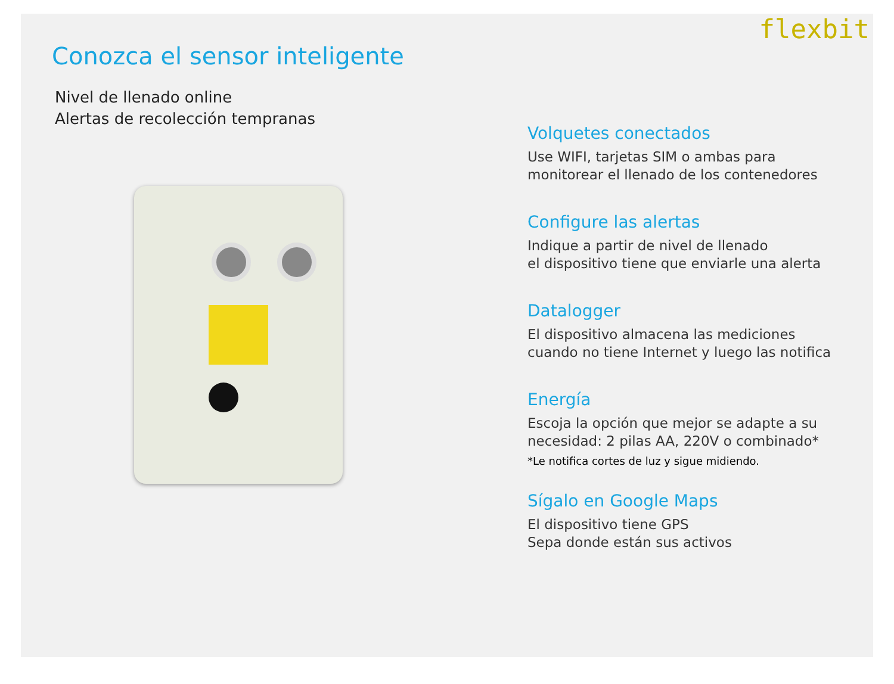flexbit
Conozca el sensor inteligente
Nivel de llenado online
Alertas de recolección tempranas
Volquetes conectados
Use WIFI, tarjetas SIM o ambas para
monitorear el llenado de los contenedores
Configure las alertas
Indique a partir de nivel de llenado
el dispositivo tiene que enviarle una alerta
Datalogger
El dispositivo almacena las mediciones
cuando no tiene Internet y luego las notifica
Energía
Escoja la opción que mejor se adapte a su
necesidad: 2 pilas AA, 220V o combinado*
*Le notifica cortes de luz y sigue midiendo.
Sígalo en Google Maps
El dispositivo tiene GPS
Sepa donde están sus activos